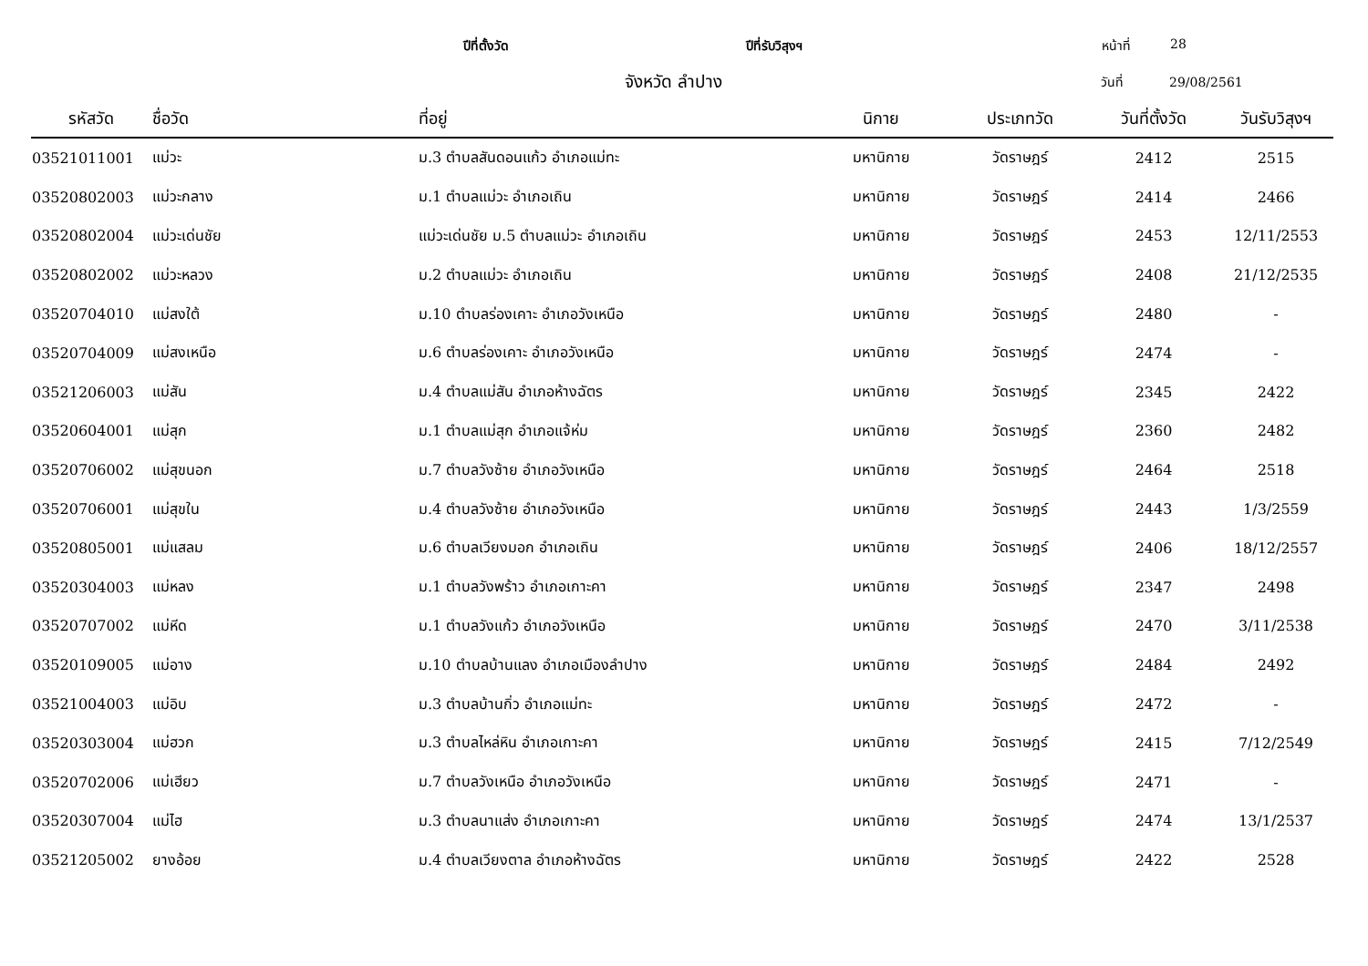ปีที่ตั้งวัด ปีที่รับวิสุงฯ หน้าที่ 28
จังหวัด ลำปาง
วันที่ 29/08/2561
| รหัสวัด | ชื่อวัด | ที่อยู่ | นิกาย | ประเภทวัด | วันที่ตั้งวัด | วันรับวิสุงฯ |
| --- | --- | --- | --- | --- | --- | --- |
| 03521011001 | แม่วะ | ม.3 ตำบลสันดอนแก้ว อำเภอแม่ทะ | มหานิกาย | วัดราษฎร์ | 2412 | 2515 |
| 03520802003 | แม่วะกลาง | ม.1 ตำบลแม่วะ อำเภอเถิน | มหานิกาย | วัดราษฎร์ | 2414 | 2466 |
| 03520802004 | แม่วะเด่นชัย | แม่วะเด่นชัย ม.5 ตำบลแม่วะ อำเภอเถิน | มหานิกาย | วัดราษฎร์ | 2453 | 12/11/2553 |
| 03520802002 | แม่วะหลวง | ม.2 ตำบลแม่วะ อำเภอเถิน | มหานิกาย | วัดราษฎร์ | 2408 | 21/12/2535 |
| 03520704010 | แม่สงใต้ | ม.10 ตำบลร่องเคาะ อำเภอวังเหนือ | มหานิกาย | วัดราษฎร์ | 2480 | - |
| 03520704009 | แม่สงเหนือ | ม.6 ตำบลร่องเคาะ อำเภอวังเหนือ | มหานิกาย | วัดราษฎร์ | 2474 | - |
| 03521206003 | แม่สัน | ม.4 ตำบลแม่สัน อำเภอห้างฉัตร | มหานิกาย | วัดราษฎร์ | 2345 | 2422 |
| 03520604001 | แม่สุก | ม.1 ตำบลแม่สุก อำเภอแจ้ห่ม | มหานิกาย | วัดราษฎร์ | 2360 | 2482 |
| 03520706002 | แม่สุขนอก | ม.7 ตำบลวังซ้าย อำเภอวังเหนือ | มหานิกาย | วัดราษฎร์ | 2464 | 2518 |
| 03520706001 | แม่สุขใน | ม.4 ตำบลวังซ้าย อำเภอวังเหนือ | มหานิกาย | วัดราษฎร์ | 2443 | 1/3/2559 |
| 03520805001 | แม่แสลม | ม.6 ตำบลเวียงมอก อำเภอเถิน | มหานิกาย | วัดราษฎร์ | 2406 | 18/12/2557 |
| 03520304003 | แม่หลง | ม.1 ตำบลวังพร้าว อำเภอเกาะคา | มหานิกาย | วัดราษฎร์ | 2347 | 2498 |
| 03520707002 | แม่หีด | ม.1 ตำบลวังแก้ว อำเภอวังเหนือ | มหานิกาย | วัดราษฎร์ | 2470 | 3/11/2538 |
| 03520109005 | แม่อาง | ม.10 ตำบลบ้านแลง อำเภอเมืองลำปาง | มหานิกาย | วัดราษฎร์ | 2484 | 2492 |
| 03521004003 | แม่อิบ | ม.3 ตำบลบ้านกิ่ว อำเภอแม่ทะ | มหานิกาย | วัดราษฎร์ | 2472 | - |
| 03520303004 | แม่ฮวก | ม.3 ตำบลไหล่หิน อำเภอเกาะคา | มหานิกาย | วัดราษฎร์ | 2415 | 7/12/2549 |
| 03520702006 | แม่เฮียว | ม.7 ตำบลวังเหนือ อำเภอวังเหนือ | มหานิกาย | วัดราษฎร์ | 2471 | - |
| 03520307004 | แม่ไฮ | ม.3 ตำบลนาแส่ง อำเภอเกาะคา | มหานิกาย | วัดราษฎร์ | 2474 | 13/1/2537 |
| 03521205002 | ยางอ้อย | ม.4 ตำบลเวียงตาล อำเภอห้างฉัตร | มหานิกาย | วัดราษฎร์ | 2422 | 2528 |